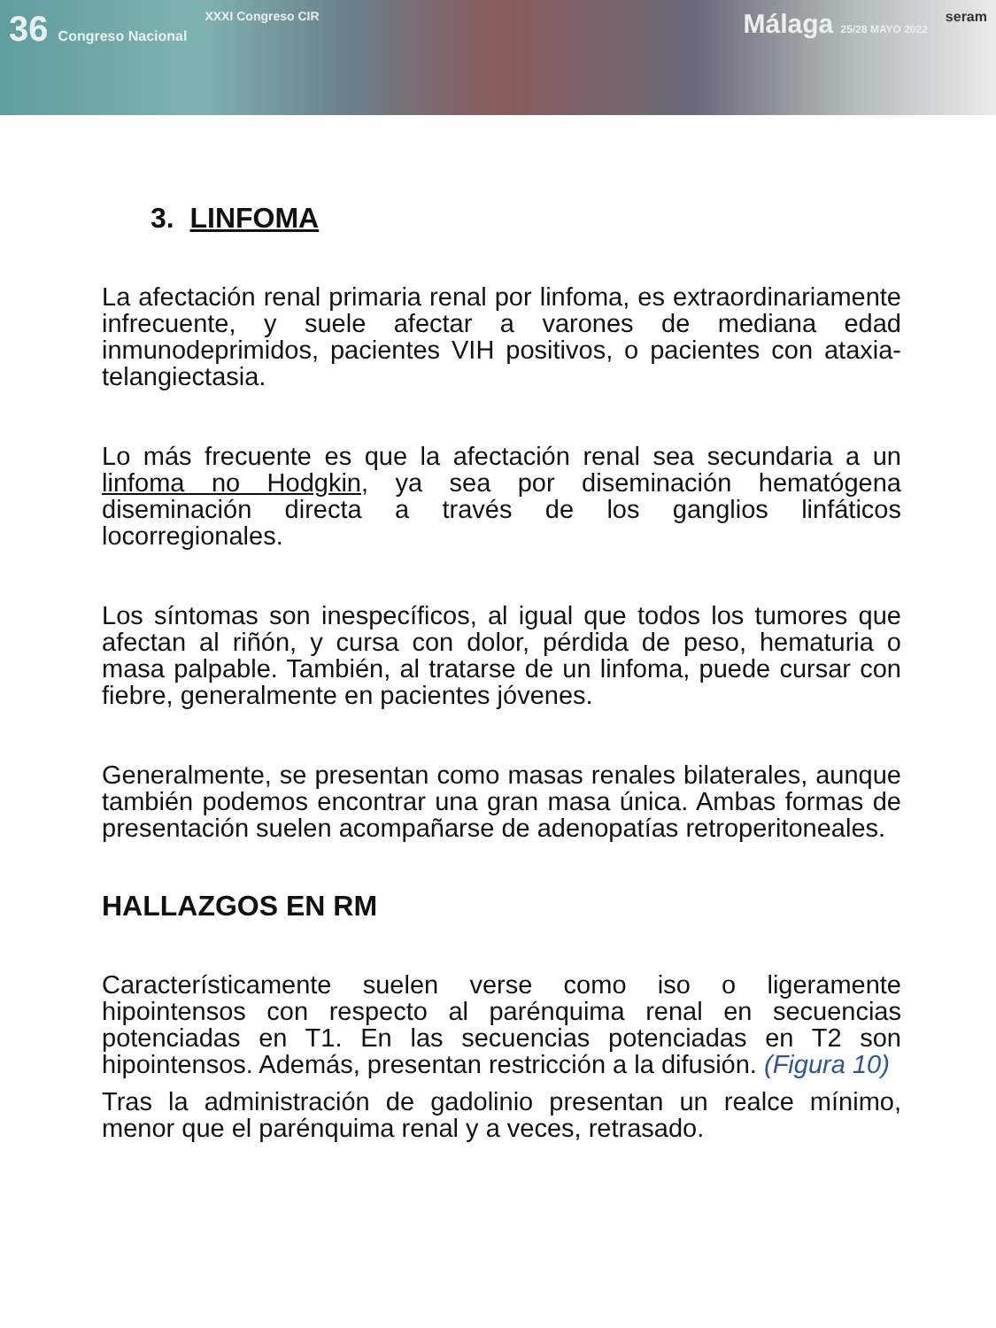36 Congreso Nacional XXXI Congreso CIR
Málaga 25/28 MAYO 2022
seram
3. LINFOMA
La afectación renal primaria renal por linfoma, es extraordinariamente infrecuente, y suele afectar a varones de mediana edad inmunodeprimidos, pacientes VIH positivos, o pacientes con ataxia-telangiectasia.
Lo más frecuente es que la afectación renal sea secundaria a un linfoma no Hodgkin, ya sea por diseminación hematógena diseminación directa a través de los ganglios linfáticos locorregionales.
Los síntomas son inespecíficos, al igual que todos los tumores que afectan al riñón, y cursa con dolor, pérdida de peso, hematuria o masa palpable. También, al tratarse de un linfoma, puede cursar con fiebre, generalmente en pacientes jóvenes.
Generalmente, se presentan como masas renales bilaterales, aunque también podemos encontrar una gran masa única. Ambas formas de presentación suelen acompañarse de adenopatías retroperitoneales.
HALLAZGOS EN RM
Característicamente suelen verse como iso o ligeramente hipointensos con respecto al parénquima renal en secuencias potenciadas en T1. En las secuencias potenciadas en T2 son hipointensos. Además, presentan restricción a la difusión. (Figura 10)
Tras la administración de gadolinio presentan un realce mínimo, menor que el parénquima renal y a veces, retrasado.